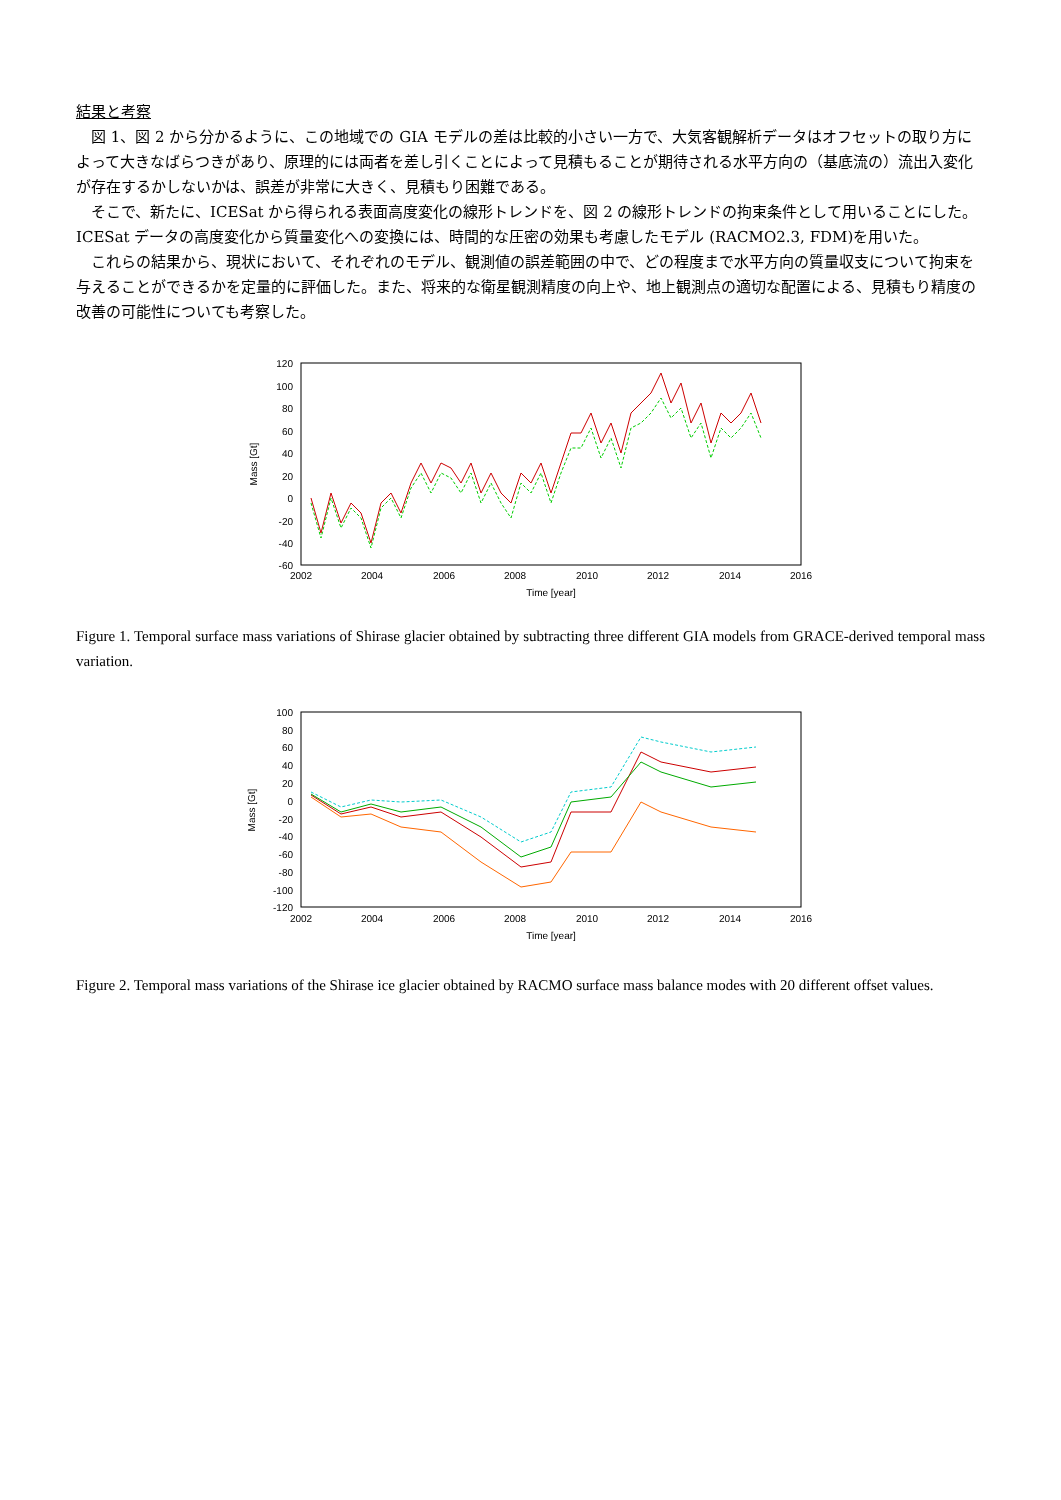結果と考察
図 1、図 2 から分かるように、この地域での GIA モデルの差は比較的小さい一方で、大気客観解析データはオフセットの取り方によって大きなばらつきがあり、原理的には両者を差し引くことによって見積もることが期待される水平方向の（基底流の）流出入変化が存在するかしないかは、誤差が非常に大きく、見積もり困難である。
そこで、新たに、ICESat から得られる表面高度変化の線形トレンドを、図 2 の線形トレンドの拘束条件として用いることにした。ICESat データの高度変化から質量変化への変換には、時間的な圧密の効果も考慮したモデル (RACMO2.3, FDM)を用いた。
これらの結果から、現状において、それぞれのモデル、観測値の誤差範囲の中で、どの程度まで水平方向の質量収支について拘束を与えることができるかを定量的に評価した。また、将来的な衛星観測精度の向上や、地上観測点の適切な配置による、見積もり精度の改善の可能性についても考察した。
120
100
80
60
40
20
0
-20
-40
-60
2002
2004
2006
2008
2010
2012
2014
2016
Time [year]
Mass [Gt]
Figure 1. Temporal surface mass variations of Shirase glacier obtained by subtracting three different GIA models from GRACE-derived temporal mass variation.
100
80
60
40
20
0
-20
-40
-60
-80
-100
-120
2002
2004
2006
2008
2010
2012
2014
2016
Time [year]
Mass [Gt]
Figure 2. Temporal mass variations of the Shirase ice glacier obtained by RACMO surface mass balance modes with 20 different offset values.